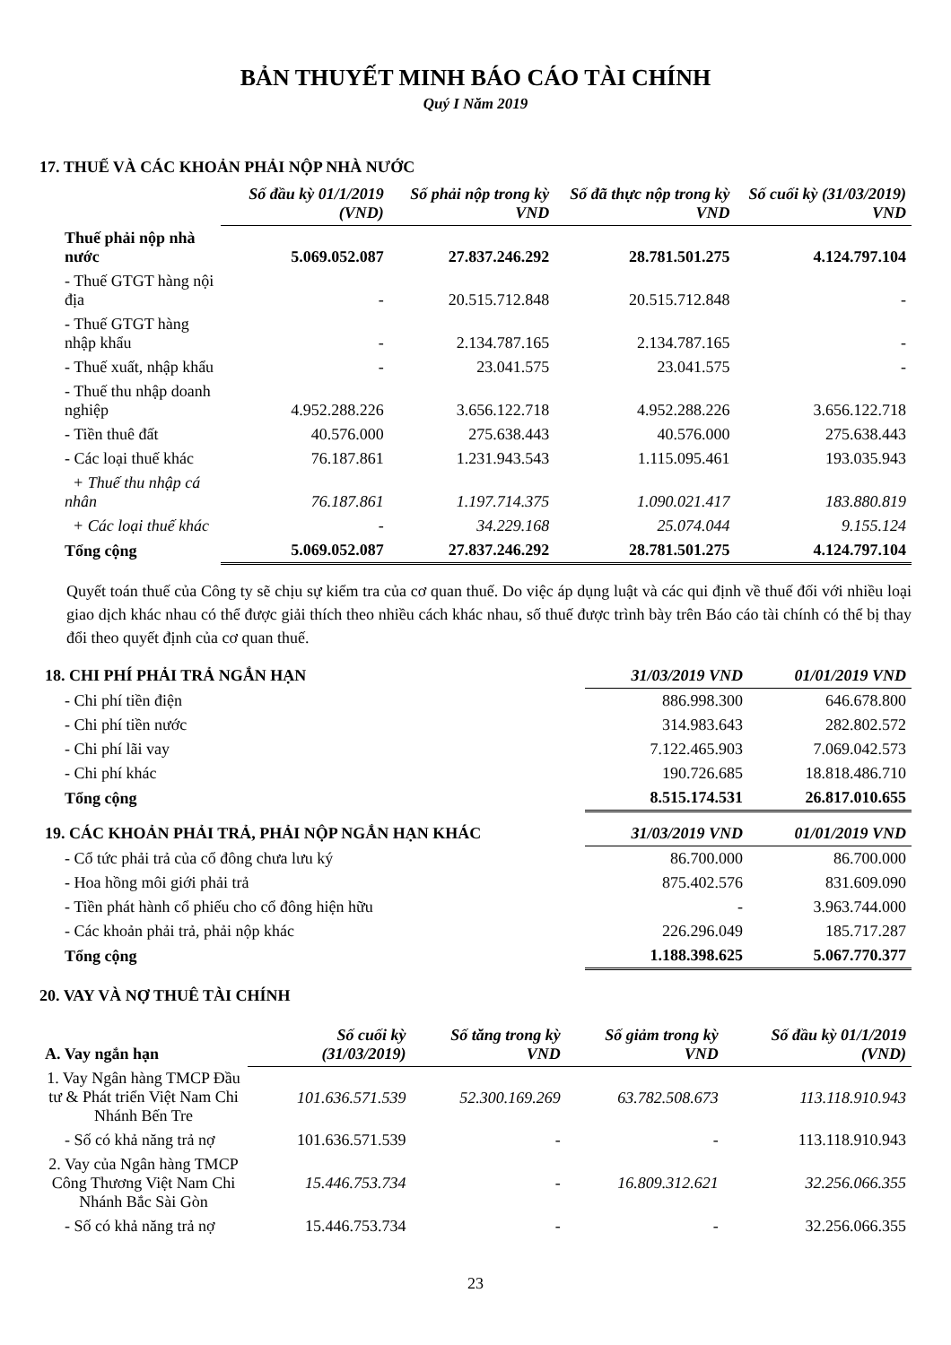BẢN THUYẾT MINH BÁO CÁO TÀI CHÍNH
Quý I Năm 2019
17. THUẾ VÀ CÁC KHOẢN PHẢI NỘP NHÀ NƯỚC
| | Số đầu kỳ 01/1/2019 (VND) | Số phải nộp trong kỳ VND | Số đã thực nộp trong kỳ VND | Số cuối kỳ (31/03/2019) VND |
| --- | --- | --- | --- | --- |
| Thuế phải nộp nhà nước | 5.069.052.087 | 27.837.246.292 | 28.781.501.275 | 4.124.797.104 |
| - Thuế GTGT hàng nội địa | - | 20.515.712.848 | 20.515.712.848 | - |
| - Thuế GTGT hàng nhập khẩu | - | 2.134.787.165 | 2.134.787.165 | - |
| - Thuế xuất, nhập khẩu | - | 23.041.575 | 23.041.575 | - |
| - Thuế thu nhập doanh nghiệp | 4.952.288.226 | 3.656.122.718 | 4.952.288.226 | 3.656.122.718 |
| - Tiền thuê đất | 40.576.000 | 275.638.443 | 40.576.000 | 275.638.443 |
| - Các loại thuế khác | 76.187.861 | 1.231.943.543 | 1.115.095.461 | 193.035.943 |
| + Thuế thu nhập cá nhân | 76.187.861 | 1.197.714.375 | 1.090.021.417 | 183.880.819 |
| + Các loại thuế khác | - | 34.229.168 | 25.074.044 | 9.155.124 |
| Tổng cộng | 5.069.052.087 | 27.837.246.292 | 28.781.501.275 | 4.124.797.104 |
Quyết toán thuế của Công ty sẽ chịu sự kiểm tra của cơ quan thuế. Do việc áp dụng luật và các qui định về thuế đối với nhiều loại giao dịch khác nhau có thể được giải thích theo nhiều cách khác nhau, số thuế được trình bày trên Báo cáo tài chính có thể bị thay đổi theo quyết định của cơ quan thuế.
| 18. CHI PHÍ PHẢI TRẢ NGẮN HẠN | 31/03/2019 VND | 01/01/2019 VND |
| --- | --- | --- |
| - Chi phí tiền điện | 886.998.300 | 646.678.800 |
| - Chi phí tiền nước | 314.983.643 | 282.802.572 |
| - Chi phí lãi vay | 7.122.465.903 | 7.069.042.573 |
| - Chi phí khác | 190.726.685 | 18.818.486.710 |
| Tổng cộng | 8.515.174.531 | 26.817.010.655 |
| 19. CÁC KHOẢN PHẢI TRẢ, PHẢI NỘP NGẮN HẠN KHÁC | 31/03/2019 VND | 01/01/2019 VND |
| --- | --- | --- |
| - Cổ tức phải trả của cổ đông chưa lưu ký | 86.700.000 | 86.700.000 |
| - Hoa hồng môi giới phải trả | 875.402.576 | 831.609.090 |
| - Tiền phát hành cổ phiếu cho cổ đông hiện hữu | - | 3.963.744.000 |
| - Các khoản phải trả, phải nộp khác | 226.296.049 | 185.717.287 |
| Tổng cộng | 1.188.398.625 | 5.067.770.377 |
20. VAY VÀ NỢ THUÊ TÀI CHÍNH
| A. Vay ngắn hạn | Số cuối kỳ (31/03/2019) | Số tăng trong kỳ VND | Số giảm trong kỳ VND | Số đầu kỳ 01/1/2019 (VND) |
| --- | --- | --- | --- | --- |
| 1. Vay Ngân hàng TMCP Đầu tư & Phát triển Việt Nam Chi Nhánh Bến Tre | 101.636.571.539 | 52.300.169.269 | 63.782.508.673 | 113.118.910.943 |
| - Số có khả năng trả nợ | 101.636.571.539 | - | - | 113.118.910.943 |
| 2. Vay của Ngân hàng TMCP Công Thương Việt Nam Chi Nhánh Bắc Sài Gòn | 15.446.753.734 | - | 16.809.312.621 | 32.256.066.355 |
| - Số có khả năng trả nợ | 15.446.753.734 | - | - | 32.256.066.355 |
23